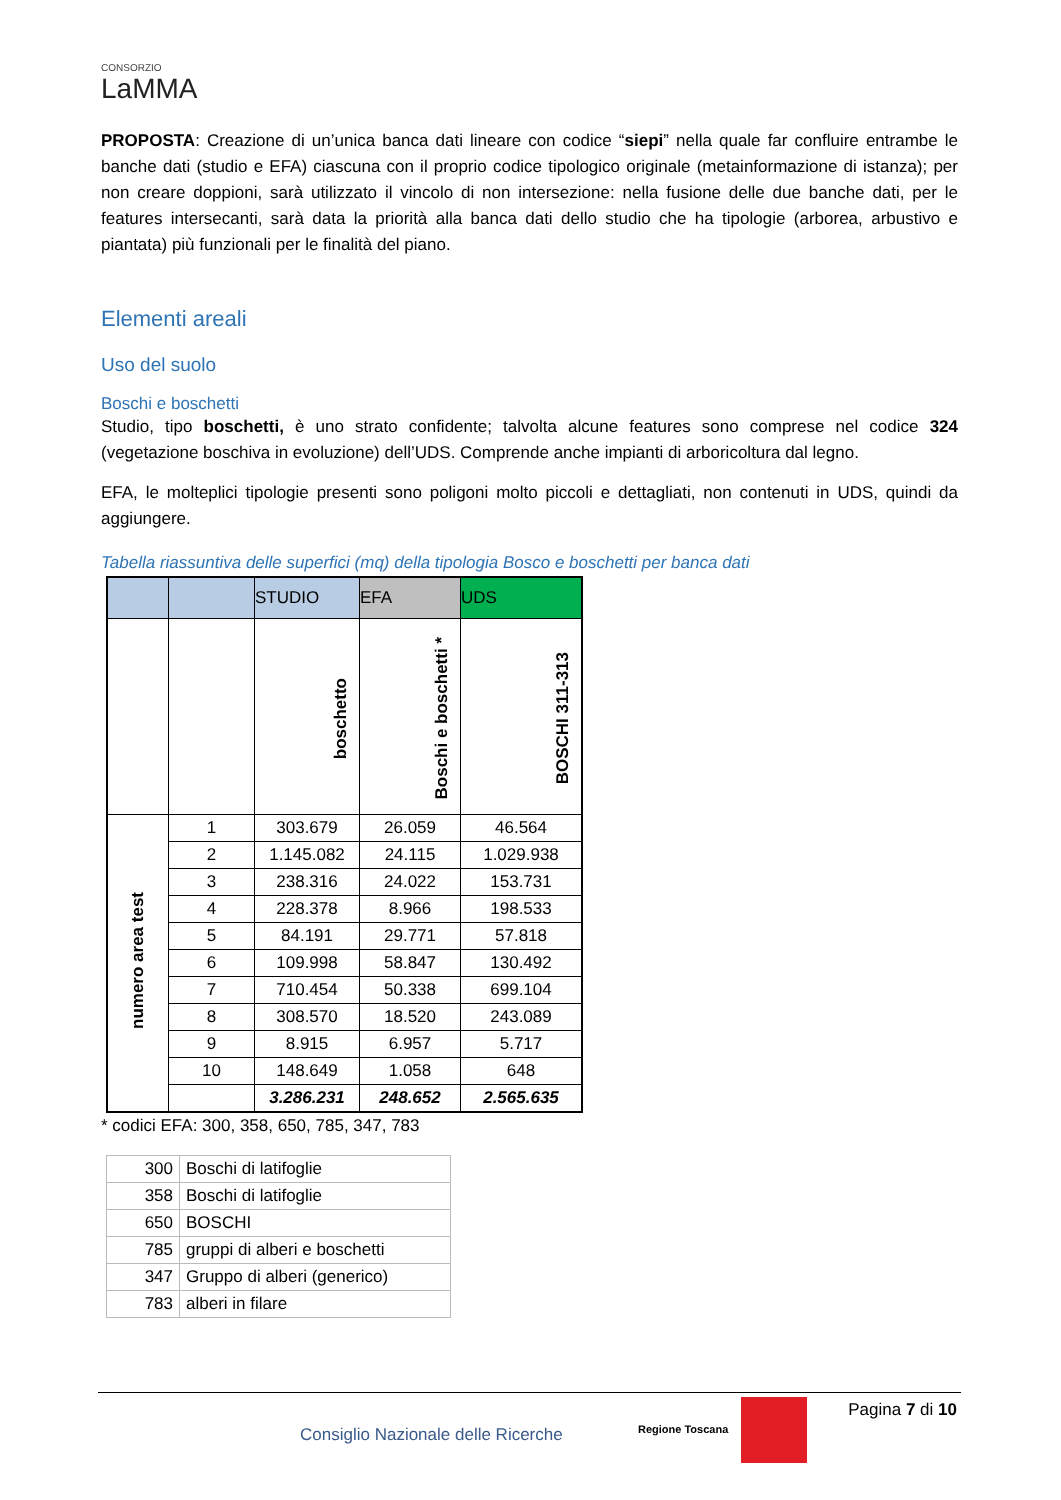CONSORZIO
LaMMA
PROPOSTA: Creazione di un’unica banca dati lineare con codice “siepi” nella quale far confluire entrambe le banche dati (studio e EFA) ciascuna con il proprio codice tipologico originale (metainformazione di istanza); per non creare doppioni, sarà utilizzato il vincolo di non intersezione: nella fusione delle due banche dati, per le features intersecanti, sarà data la priorità alla banca dati dello studio che ha tipologie (arborea, arbustivo e piantata) più funzionali per le finalità del piano.
Elementi areali
Uso del suolo
Boschi e boschetti
Studio, tipo boschetti, è uno strato confidente; talvolta alcune features sono comprese nel codice 324 (vegetazione boschiva in evoluzione) dell’UDS. Comprende anche impianti di arboricoltura dal legno.
EFA, le molteplici tipologie presenti sono poligoni molto piccoli e dettagliati, non contenuti in UDS, quindi da aggiungere.
Tabella riassuntiva delle superfici (mq) della tipologia Bosco e boschetti per banca dati
| | | STUDIO | EFA | UDS |
| --- | --- | --- | --- | --- |
| | | boschetto | Boschi e boschetti * | BOSCHI 311-313 |
| numero area test | 1 | 303.679 | 26.059 | 46.564 |
| | 2 | 1.145.082 | 24.115 | 1.029.938 |
| | 3 | 238.316 | 24.022 | 153.731 |
| | 4 | 228.378 | 8.966 | 198.533 |
| | 5 | 84.191 | 29.771 | 57.818 |
| | 6 | 109.998 | 58.847 | 130.492 |
| | 7 | 710.454 | 50.338 | 699.104 |
| | 8 | 308.570 | 18.520 | 243.089 |
| | 9 | 8.915 | 6.957 | 5.717 |
| | 10 | 148.649 | 1.058 | 648 |
| | | 3.286.231 | 248.652 | 2.565.635 |
* codici EFA: 300, 358, 650, 785, 347, 783
| 300 | Boschi di latifoglie |
| 358 | Boschi di latifoglie |
| 650 | BOSCHI |
| 785 | gruppi di alberi e boschetti |
| 347 | Gruppo di alberi (generico) |
| 783 | alberi in filare |
Consiglio Nazionale delle Ricerche
Regione Toscana
Pagina 7 di 10